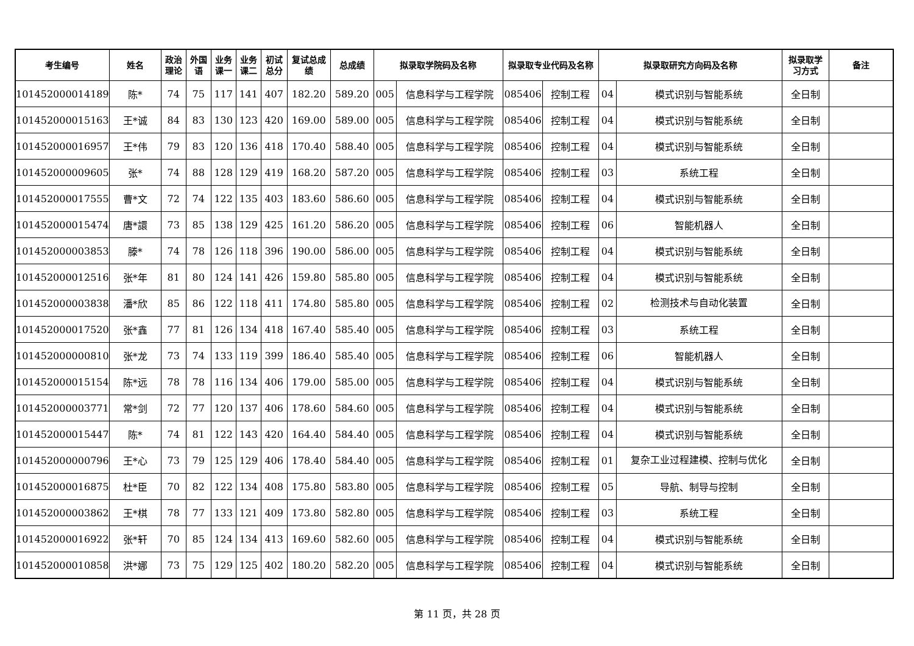| 考生编号 | 姓名 | 政治 理论 | 外国 语 | 业务 课一 | 业务 课二 | 初试 总分 | 复试总成 绩 | 总成绩 | 拟录取学院码及名称 | | 拟录取专业代码及名称 | | 拟录取研究方向码及名称 | | 拟录取学 习方式 | 备注 |
| --- | --- | --- | --- | --- | --- | --- | --- | --- | --- | --- | --- | --- | --- | --- | --- | --- |
| 101452000014189 | 陈* | 74 | 75 | 117 | 141 | 407 | 182.20 | 589.20 | 005 | 信息科学与工程学院 | 085406 | 控制工程 | 04 | 模式识别与智能系统 | 全日制 | |
| 101452000015163 | 王*诚 | 84 | 83 | 130 | 123 | 420 | 169.00 | 589.00 | 005 | 信息科学与工程学院 | 085406 | 控制工程 | 04 | 模式识别与智能系统 | 全日制 | |
| 101452000016957 | 王*伟 | 79 | 83 | 120 | 136 | 418 | 170.40 | 588.40 | 005 | 信息科学与工程学院 | 085406 | 控制工程 | 04 | 模式识别与智能系统 | 全日制 | |
| 101452000009605 | 张* | 74 | 88 | 128 | 129 | 419 | 168.20 | 587.20 | 005 | 信息科学与工程学院 | 085406 | 控制工程 | 03 | 系统工程 | 全日制 | |
| 101452000017555 | 曹*文 | 72 | 74 | 122 | 135 | 403 | 183.60 | 586.60 | 005 | 信息科学与工程学院 | 085406 | 控制工程 | 04 | 模式识别与智能系统 | 全日制 | |
| 101452000015474 | 唐*譞 | 73 | 85 | 138 | 129 | 425 | 161.20 | 586.20 | 005 | 信息科学与工程学院 | 085406 | 控制工程 | 06 | 智能机器人 | 全日制 | |
| 101452000003853 | 滕* | 74 | 78 | 126 | 118 | 396 | 190.00 | 586.00 | 005 | 信息科学与工程学院 | 085406 | 控制工程 | 04 | 模式识别与智能系统 | 全日制 | |
| 101452000012516 | 张*年 | 81 | 80 | 124 | 141 | 426 | 159.80 | 585.80 | 005 | 信息科学与工程学院 | 085406 | 控制工程 | 04 | 模式识别与智能系统 | 全日制 | |
| 101452000003838 | 潘*欣 | 85 | 86 | 122 | 118 | 411 | 174.80 | 585.80 | 005 | 信息科学与工程学院 | 085406 | 控制工程 | 02 | 检测技术与自动化装置 | 全日制 | |
| 101452000017520 | 张*鑫 | 77 | 81 | 126 | 134 | 418 | 167.40 | 585.40 | 005 | 信息科学与工程学院 | 085406 | 控制工程 | 03 | 系统工程 | 全日制 | |
| 101452000000810 | 张*龙 | 73 | 74 | 133 | 119 | 399 | 186.40 | 585.40 | 005 | 信息科学与工程学院 | 085406 | 控制工程 | 06 | 智能机器人 | 全日制 | |
| 101452000015154 | 陈*远 | 78 | 78 | 116 | 134 | 406 | 179.00 | 585.00 | 005 | 信息科学与工程学院 | 085406 | 控制工程 | 04 | 模式识别与智能系统 | 全日制 | |
| 101452000003771 | 常*剑 | 72 | 77 | 120 | 137 | 406 | 178.60 | 584.60 | 005 | 信息科学与工程学院 | 085406 | 控制工程 | 04 | 模式识别与智能系统 | 全日制 | |
| 101452000015447 | 陈* | 74 | 81 | 122 | 143 | 420 | 164.40 | 584.40 | 005 | 信息科学与工程学院 | 085406 | 控制工程 | 04 | 模式识别与智能系统 | 全日制 | |
| 101452000000796 | 王*心 | 73 | 79 | 125 | 129 | 406 | 178.40 | 584.40 | 005 | 信息科学与工程学院 | 085406 | 控制工程 | 01 | 复杂工业过程建模、控制与优化 | 全日制 | |
| 101452000016875 | 杜*臣 | 70 | 82 | 122 | 134 | 408 | 175.80 | 583.80 | 005 | 信息科学与工程学院 | 085406 | 控制工程 | 05 | 导航、制导与控制 | 全日制 | |
| 101452000003862 | 王*棋 | 78 | 77 | 133 | 121 | 409 | 173.80 | 582.80 | 005 | 信息科学与工程学院 | 085406 | 控制工程 | 03 | 系统工程 | 全日制 | |
| 101452000016922 | 张*轩 | 70 | 85 | 124 | 134 | 413 | 169.60 | 582.60 | 005 | 信息科学与工程学院 | 085406 | 控制工程 | 04 | 模式识别与智能系统 | 全日制 | |
| 101452000010858 | 洪*娜 | 73 | 75 | 129 | 125 | 402 | 180.20 | 582.20 | 005 | 信息科学与工程学院 | 085406 | 控制工程 | 04 | 模式识别与智能系统 | 全日制 | |
第 11 页，共 28 页